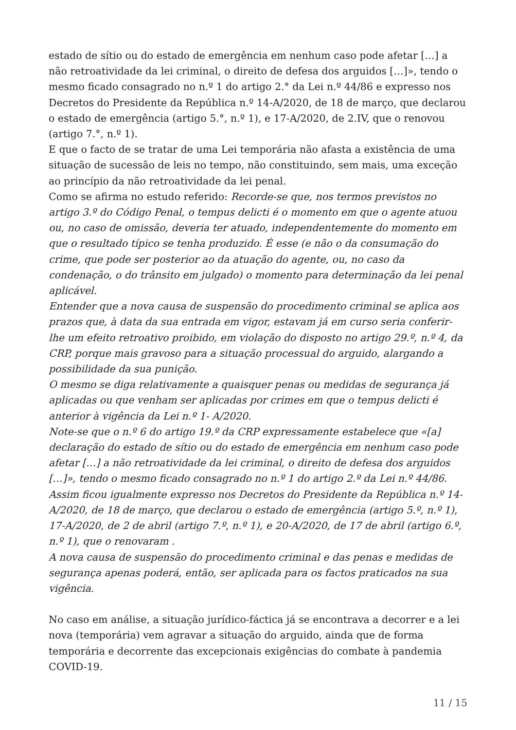estado de sítio ou do estado de emergência em nenhum caso pode afetar […] a não retroatividade da lei criminal, o direito de defesa dos arguidos […]», tendo o mesmo ficado consagrado no n.º 1 do artigo 2.° da Lei n.º 44/86 e expresso nos Decretos do Presidente da República n.º 14-A/2020, de 18 de março, que declarou o estado de emergência (artigo 5.°, n.º 1), e 17-A/2020, de 2.IV, que o renovou (artigo 7.°, n.º 1).
E que o facto de se tratar de uma Lei temporária não afasta a existência de uma situação de sucessão de leis no tempo, não constituindo, sem mais, uma exceção ao princípio da não retroatividade da lei penal.
Como se afirma no estudo referido: Recorde-se que, nos termos previstos no artigo 3.º do Código Penal, o tempus delicti é o momento em que o agente atuou ou, no caso de omissão, deveria ter atuado, independentemente do momento em que o resultado típico se tenha produzido. É esse (e não o da consumação do crime, que pode ser posterior ao da atuação do agente, ou, no caso da condenação, o do trânsito em julgado) o momento para determinação da lei penal aplicável.
Entender que a nova causa de suspensão do procedimento criminal se aplica aos prazos que, à data da sua entrada em vigor, estavam já em curso seria conferir-lhe um efeito retroativo proibido, em violação do disposto no artigo 29.º, n.º 4, da CRP, porque mais gravoso para a situação processual do arguido, alargando a possibilidade da sua punição.
O mesmo se diga relativamente a quaisquer penas ou medidas de segurança já aplicadas ou que venham ser aplicadas por crimes em que o tempus delicti é anterior à vigência da Lei n.º 1- A/2020.
Note-se que o n.º 6 do artigo 19.º da CRP expressamente estabelece que «[a] declaração do estado de sítio ou do estado de emergência em nenhum caso pode afetar […] a não retroatividade da lei criminal, o direito de defesa dos arguidos […]», tendo o mesmo ficado consagrado no n.º 1 do artigo 2.º da Lei n.º 44/86. Assim ficou igualmente expresso nos Decretos do Presidente da República n.º 14-A/2020, de 18 de março, que declarou o estado de emergência (artigo 5.º, n.º 1), 17-A/2020, de 2 de abril (artigo 7.º, n.º 1), e 20-A/2020, de 17 de abril (artigo 6.º, n.º 1), que o renovaram .
A nova causa de suspensão do procedimento criminal e das penas e medidas de segurança apenas poderá, então, ser aplicada para os factos praticados na sua vigência.
No caso em análise, a situação jurídico-fáctica já se encontrava a decorrer e a lei nova (temporária) vem agravar a situação do arguido, ainda que de forma temporária e decorrente das excepcionais exigências do combate à pandemia COVID-19.
11 / 15